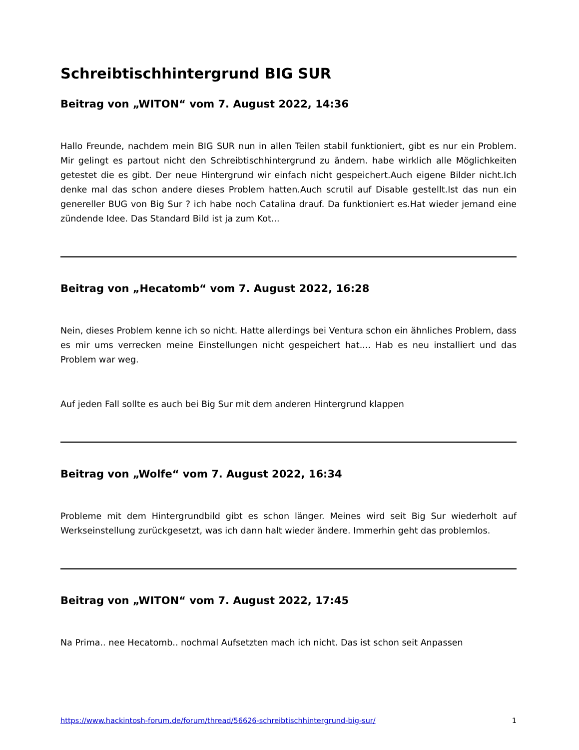Schreibtischhintergrund BIG SUR
Beitrag von „WITON“ vom 7. August 2022, 14:36
Hallo Freunde, nachdem mein BIG SUR nun in allen Teilen stabil funktioniert, gibt es nur ein Problem. Mir gelingt es partout nicht den Schreibtischhintergrund zu ändern. habe wirklich alle Möglichkeiten getestet die es gibt. Der neue Hintergrund wir einfach nicht gespeichert.Auch eigene Bilder nicht.Ich denke mal das schon andere dieses Problem hatten.Auch scrutil auf Disable gestellt.Ist das nun ein genereller BUG von Big Sur ? ich habe noch Catalina drauf. Da funktioniert es.Hat wieder jemand eine zündende Idee. Das Standard Bild ist ja zum Kot...
Beitrag von „Hecatomb“ vom 7. August 2022, 16:28
Nein, dieses Problem kenne ich so nicht. Hatte allerdings bei Ventura schon ein ähnliches Problem, dass es mir ums verrecken meine Einstellungen nicht gespeichert hat.... Hab es neu installiert und das Problem war weg.
Auf jeden Fall sollte es auch bei Big Sur mit dem anderen Hintergrund klappen
Beitrag von „Wolfe“ vom 7. August 2022, 16:34
Probleme mit dem Hintergrundbild gibt es schon länger. Meines wird seit Big Sur wiederholt auf Werkseinstellung zurückgesetzt, was ich dann halt wieder ändere. Immerhin geht das problemlos.
Beitrag von „WITON“ vom 7. August 2022, 17:45
Na Prima.. nee Hecatomb.. nochmal Aufsetzten mach ich nicht. Das ist schon seit Anpassen
https://www.hackintosh-forum.de/forum/thread/56626-schreibtischhintergrund-big-sur/ 1